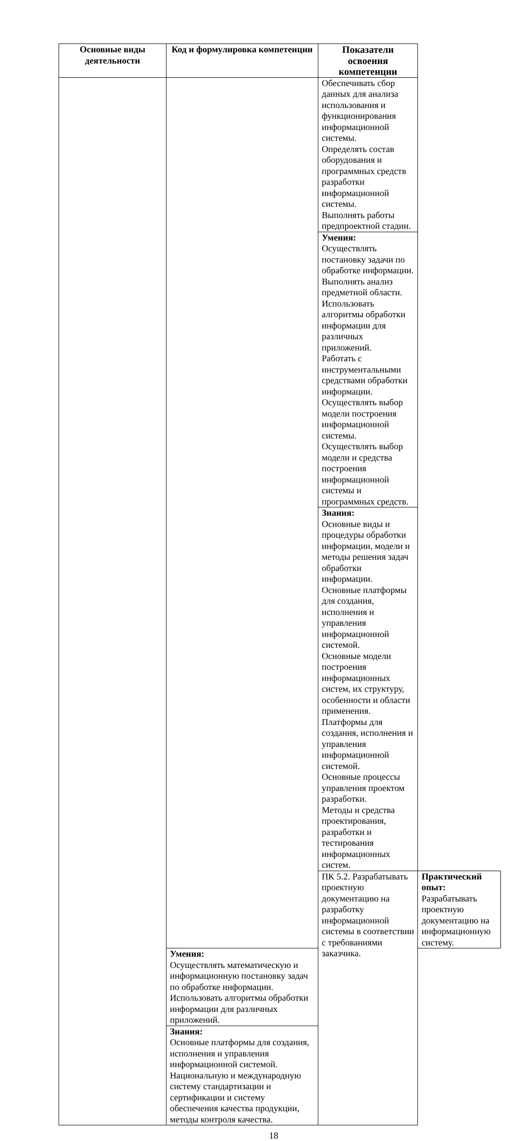| Основные виды деятельности | Код и формулировка компетенции | Показатели освоения компетенции | |
| --- | --- | --- | --- |
| | | Обеспечивать сбор данных для анализа использования и функционирования информационной системы. Определять состав оборудования и программных средств разработки информационной системы. Выполнять работы предпроектной стадии. | |
| | | Умения: Осуществлять постановку задачи по обработке информации. Выполнять анализ предметной области. Использовать алгоритмы обработки информации для различных приложений. Работать с инструментальными средствами обработки информации. Осуществлять выбор модели построения информационной системы. Осуществлять выбор модели и средства построения информационной системы и программных средств. | |
| | | Знания: Основные виды и процедуры обработки информации, модели и методы решения задач обработки информации. Основные платформы для создания, исполнения и управления информационной системой. Основные модели построения информационных систем, их структуру, особенности и области применения. Платформы для создания, исполнения и управления информационной системой. Основные процессы управления проектом разработки. Методы и средства проектирования, разработки и тестирования информационных систем. | |
| | | ПК 5.2. Разрабатывать проектную документацию на разработку информационной системы в соответствии с требованиями заказчика. | Практический опыт: Разрабатывать проектную документацию на информационную систему. |
| | Умения: Осуществлять математическую и информационную постановку задач по обработке информации. Использовать алгоритмы обработки информации для различных приложений. | | |
| | Знания: Основные платформы для создания, исполнения и управления информационной системой. Национальную и международную систему стандартизации и сертификации и систему обеспечения качества продукции, методы контроля качества. | | |
18